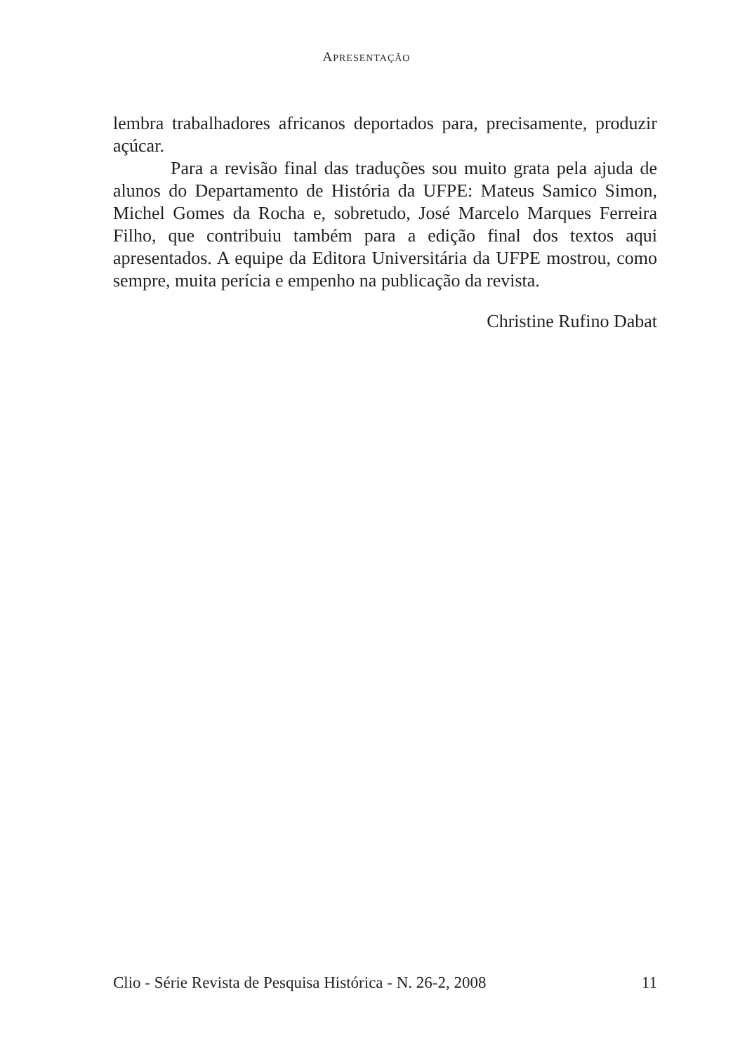APRESENTAÇÃO
lembra trabalhadores africanos deportados para, precisamente, produzir açúcar.
Para a revisão final das traduções sou muito grata pela ajuda de alunos do Departamento de História da UFPE: Mateus Samico Simon, Michel Gomes da Rocha e, sobretudo, José Marcelo Marques Ferreira Filho, que contribuiu também para a edição final dos textos aqui apresentados. A equipe da Editora Universitária da UFPE mostrou, como sempre, muita perícia e empenho na publicação da revista.
Christine Rufino Dabat
Clio - Série Revista de Pesquisa Histórica - N. 26-2, 2008 11